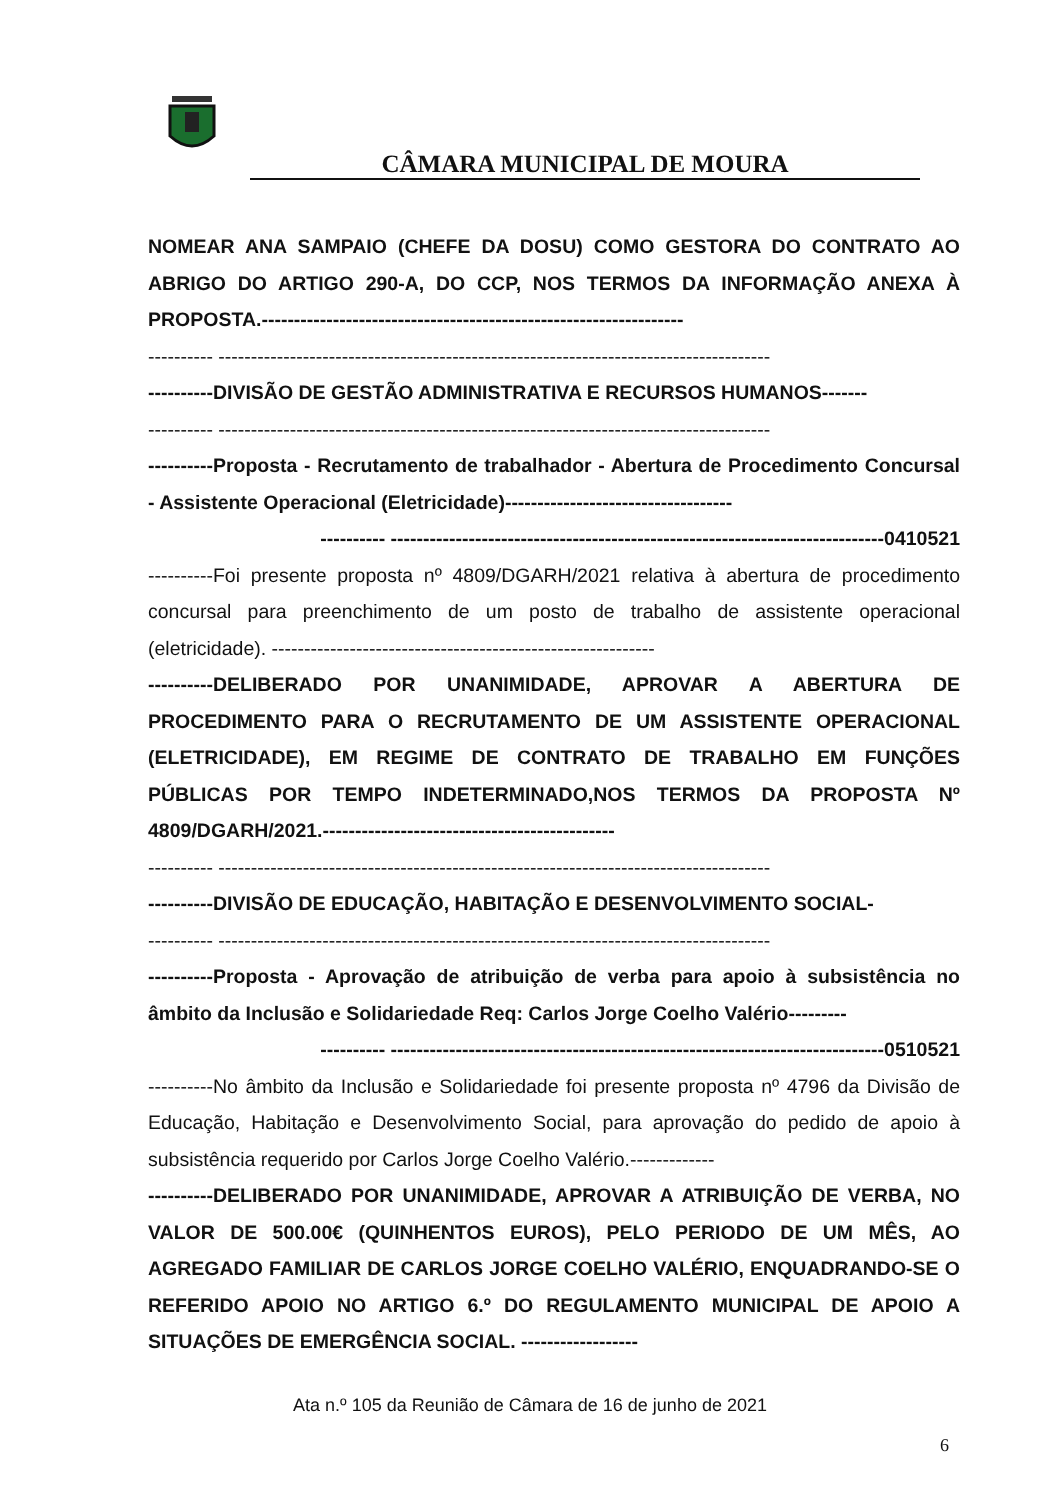CÂMARA MUNICIPAL DE MOURA
NOMEAR ANA SAMPAIO (CHEFE DA DOSU) COMO GESTORA DO CONTRATO AO ABRIGO DO ARTIGO 290-A, DO CCP, NOS TERMOS DA INFORMAÇÃO ANEXA À PROPOSTA.-----------------------------------------------------------------
---------- -------------------------------------------------------------------------------------
----------DIVISÃO DE GESTÃO ADMINISTRATIVA E RECURSOS HUMANOS-------
---------- -------------------------------------------------------------------------------------
----------Proposta - Recrutamento de trabalhador - Abertura de Procedimento Concursal - Assistente Operacional (Eletricidade)-----------------------------------
---------- ----------------------------------------------------------------------------0410521
----------Foi presente proposta nº 4809/DGARH/2021 relativa à abertura de procedimento concursal para preenchimento de um posto de trabalho de assistente operacional (eletricidade). -----------------------------------------------------------
----------DELIBERADO POR UNANIMIDADE, APROVAR A ABERTURA DE PROCEDIMENTO PARA O RECRUTAMENTO DE UM ASSISTENTE OPERACIONAL (ELETRICIDADE), EM REGIME DE CONTRATO DE TRABALHO EM FUNÇÕES PÚBLICAS POR TEMPO INDETERMINADO,NOS TERMOS DA PROPOSTA Nº 4809/DGARH/2021.---------------------------------------------
---------- -------------------------------------------------------------------------------------
----------DIVISÃO DE EDUCAÇÃO, HABITAÇÃO E DESENVOLVIMENTO SOCIAL-
---------- -------------------------------------------------------------------------------------
----------Proposta - Aprovação de atribuição de verba para apoio à subsistência no âmbito da Inclusão e Solidariedade Req: Carlos Jorge Coelho Valério---------
---------- ----------------------------------------------------------------------------0510521
----------No âmbito da Inclusão e Solidariedade foi presente proposta nº 4796 da Divisão de Educação, Habitação e Desenvolvimento Social, para aprovação do pedido de apoio à subsistência requerido por Carlos Jorge Coelho Valério.-------------
----------DELIBERADO POR UNANIMIDADE, APROVAR A ATRIBUIÇÃO DE VERBA, NO VALOR DE 500.00€ (QUINHENTOS EUROS), PELO PERIODO DE UM MÊS, AO AGREGADO FAMILIAR DE CARLOS JORGE COELHO VALÉRIO, ENQUADRANDO-SE O REFERIDO APOIO NO ARTIGO 6.º DO REGULAMENTO MUNICIPAL DE APOIO A SITUAÇÕES DE EMERGÊNCIA SOCIAL. ------------------
Ata n.º 105 da Reunião de Câmara de 16 de junho de 2021
6